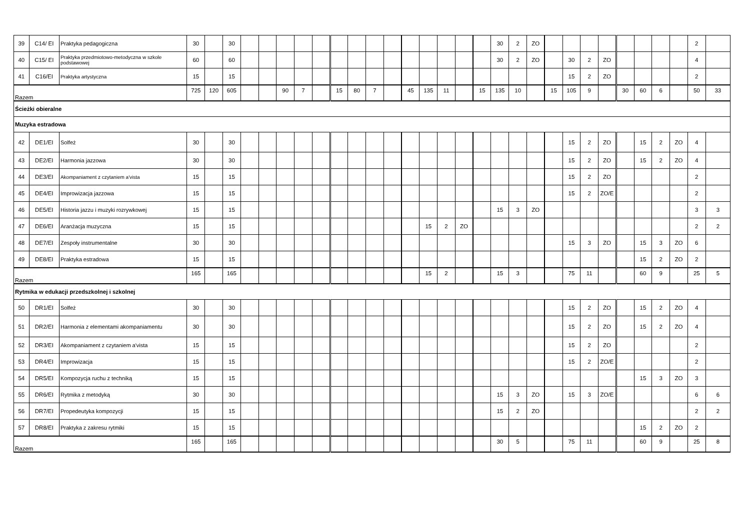| 39 | C14/ EI | Praktyka pedagogiczna | 30 | | 30 | | | | | | | | | | | | | | | 30 | 2 | ZO | | | | | | | | | 2 | |
| 40 | C15/ EI | Praktyka przedmiotowo-metodyczna w szkole podstawowej | 60 | | 60 | | | | | | | | | | | | | | | 30 | 2 | ZO | | 30 | 2 | ZO | | | | | 4 | |
| 41 | C16/EI | Praktyka artystyczna | 15 | | 15 | | | | | | | | | | | | | | | | | | | 15 | 2 | ZO | | | | | 2 | |
| Razem | | | 725 | 120 | 605 | | | 90 | 7 | | 15 | 80 | 7 | | 45 | 135 | 11 | | 15 | 135 | 10 | | 15 | 105 | 9 | | 30 | 60 | 6 | | 50 | 33 |
| Ścieżki obieralne | | | | | | | | | | | | | | | | | | | | | | | | | | | | | | | | |
| Muzyka estradowa | | | | | | | | | | | | | | | | | | | | | | | | | | | | | | | | |
| 42 | DE1/EI | Solfeż | 30 | | 30 | | | | | | | | | | | | | | | | | | | 15 | 2 | ZO | | 15 | 2 | ZO | 4 | |
| 43 | DE2/EI | Harmonia jazzowa | 30 | | 30 | | | | | | | | | | | | | | | | | | | 15 | 2 | ZO | | 15 | 2 | ZO | 4 | |
| 44 | DE3/EI | Akompaniament z czytaniem a'vista | 15 | | 15 | | | | | | | | | | | | | | | | | | | 15 | 2 | ZO | | | | | 2 | |
| 45 | DE4/EI | Improwizacja jazzowa | 15 | | 15 | | | | | | | | | | | | | | | | | | | 15 | 2 | ZO/E | | | | | 2 | |
| 46 | DE5/EI | Historia jazzu i muzyki rozrywkowej | 15 | | 15 | | | | | | | | | | | | | | | 15 | 3 | ZO | | | | | | | | | 3 | 3 |
| 47 | DE6/EI | Aranżacja muzyczna | 15 | | 15 | | | | | | | | | | | 15 | 2 | ZO | | | | | | | | | | | | | 2 | 2 |
| 48 | DE7/EI | Zespoły instrumentalne | 30 | | 30 | | | | | | | | | | | | | | | | | | | 15 | 3 | ZO | | 15 | 3 | ZO | 6 | |
| 49 | DE8/EI | Praktyka estradowa | 15 | | 15 | | | | | | | | | | | | | | | | | | | | | | | 15 | 2 | ZO | 2 | |
| Razem | | | 165 | | 165 | | | | | | | | | | | 15 | 2 | | | 15 | 3 | | | 75 | 11 | | | 60 | 9 | | 25 | 5 |
| Rytmika w edukacji przedszkolnej i szkolnej | | | | | | | | | | | | | | | | | | | | | | | | | | | | | | | | |
| 50 | DR1/EI | Solfeż | 30 | | 30 | | | | | | | | | | | | | | | | | | | 15 | 2 | ZO | | 15 | 2 | ZO | 4 | |
| 51 | DR2/EI | Harmonia z elementami akompaniamentu | 30 | | 30 | | | | | | | | | | | | | | | | | | | 15 | 2 | ZO | | 15 | 2 | ZO | 4 | |
| 52 | DR3/EI | Akompaniament z czytaniem a'vista | 15 | | 15 | | | | | | | | | | | | | | | | | | | 15 | 2 | ZO | | | | | 2 | |
| 53 | DR4/EI | Improwizacja | 15 | | 15 | | | | | | | | | | | | | | | | | | | 15 | 2 | ZO/E | | | | | 2 | |
| 54 | DR5/EI | Kompozycja ruchu z techniką | 15 | | 15 | | | | | | | | | | | | | | | | | | | | | | | 15 | 3 | ZO | 3 | |
| 55 | DR6/EI | Rytmika z metodyką | 30 | | 30 | | | | | | | | | | | | | | | 15 | 3 | ZO | | 15 | 3 | ZO/E | | | | | 6 | 6 |
| 56 | DR7/EI | Propedeutyka kompozycji | 15 | | 15 | | | | | | | | | | | | | | | 15 | 2 | ZO | | | | | | | | | 2 | 2 |
| 57 | DR8/EI | Praktyka z zakresu rytmiki | 15 | | 15 | | | | | | | | | | | | | | | | | | | | | | | 15 | 2 | ZO | 2 | |
| Razem | | | 165 | | 165 | | | | | | | | | | | | | | | 30 | 5 | | | 75 | 11 | | | 60 | 9 | | 25 | 8 |